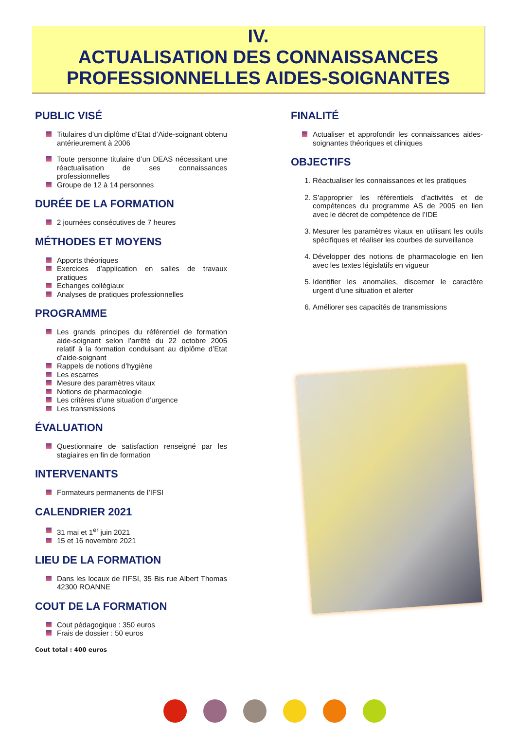IV.
ACTUALISATION DES CONNAISSANCES
PROFESSIONNELLES AIDES-SOIGNANTES
PUBLIC VISÉ
Titulaires d’un diplôme d’Etat d’Aide-soignant obtenu antérieurement à 2006
Toute personne titulaire d’un DEAS nécessitant une réactualisation de ses connaissances professionnelles
Groupe de 12 à 14 personnes
DURÉE DE LA FORMATION
2 journées consécutives de 7 heures
MÉTHODES ET MOYENS
Apports théoriques
Exercices d’application en salles de travaux pratiques
Echanges collégiaux
Analyses de pratiques professionnelles
PROGRAMME
Les grands principes du référentiel de formation aide-soignant selon l’arrêté du 22 octobre 2005 relatif à la formation conduisant au diplôme d’Etat d’aide-soignant
Rappels de notions d’hygiène
Les escarres
Mesure des paramètres vitaux
Notions de pharmacologie
Les critères d’une situation d’urgence
Les transmissions
ÉVALUATION
Questionnaire de satisfaction renseigné par les stagiaires en fin de formation
INTERVENANTS
Formateurs permanents de l’IFSI
CALENDRIER 2021
31 mai et 1<sup>er</sup> juin 2021
15 et 16 novembre 2021
LIEU DE LA FORMATION
Dans les locaux de l’IFSI, 35 Bis rue Albert Thomas 42300 ROANNE
COUT DE LA FORMATION
Cout pédagogique : 350 euros
Frais de dossier : 50 euros
Cout total : 400 euros
FINALITÉ
Actualiser et approfondir les connaissances aides-soignantes théoriques et cliniques
OBJECTIFS
1. Réactualiser les connaissances et les pratiques
2. S’approprier les référentiels d’activités et de compétences du programme AS de 2005 en lien avec le décret de compétence de l’IDE
3. Mesurer les paramètres vitaux en utilisant les outils spécifiques et réaliser les courbes de surveillance
4. Développer des notions de pharmacologie en lien avec les textes législatifs en vigueur
5. Identifier les anomalies, discerner le caractère urgent d’une situation et alerter
6. Améliorer ses capacités de transmissions